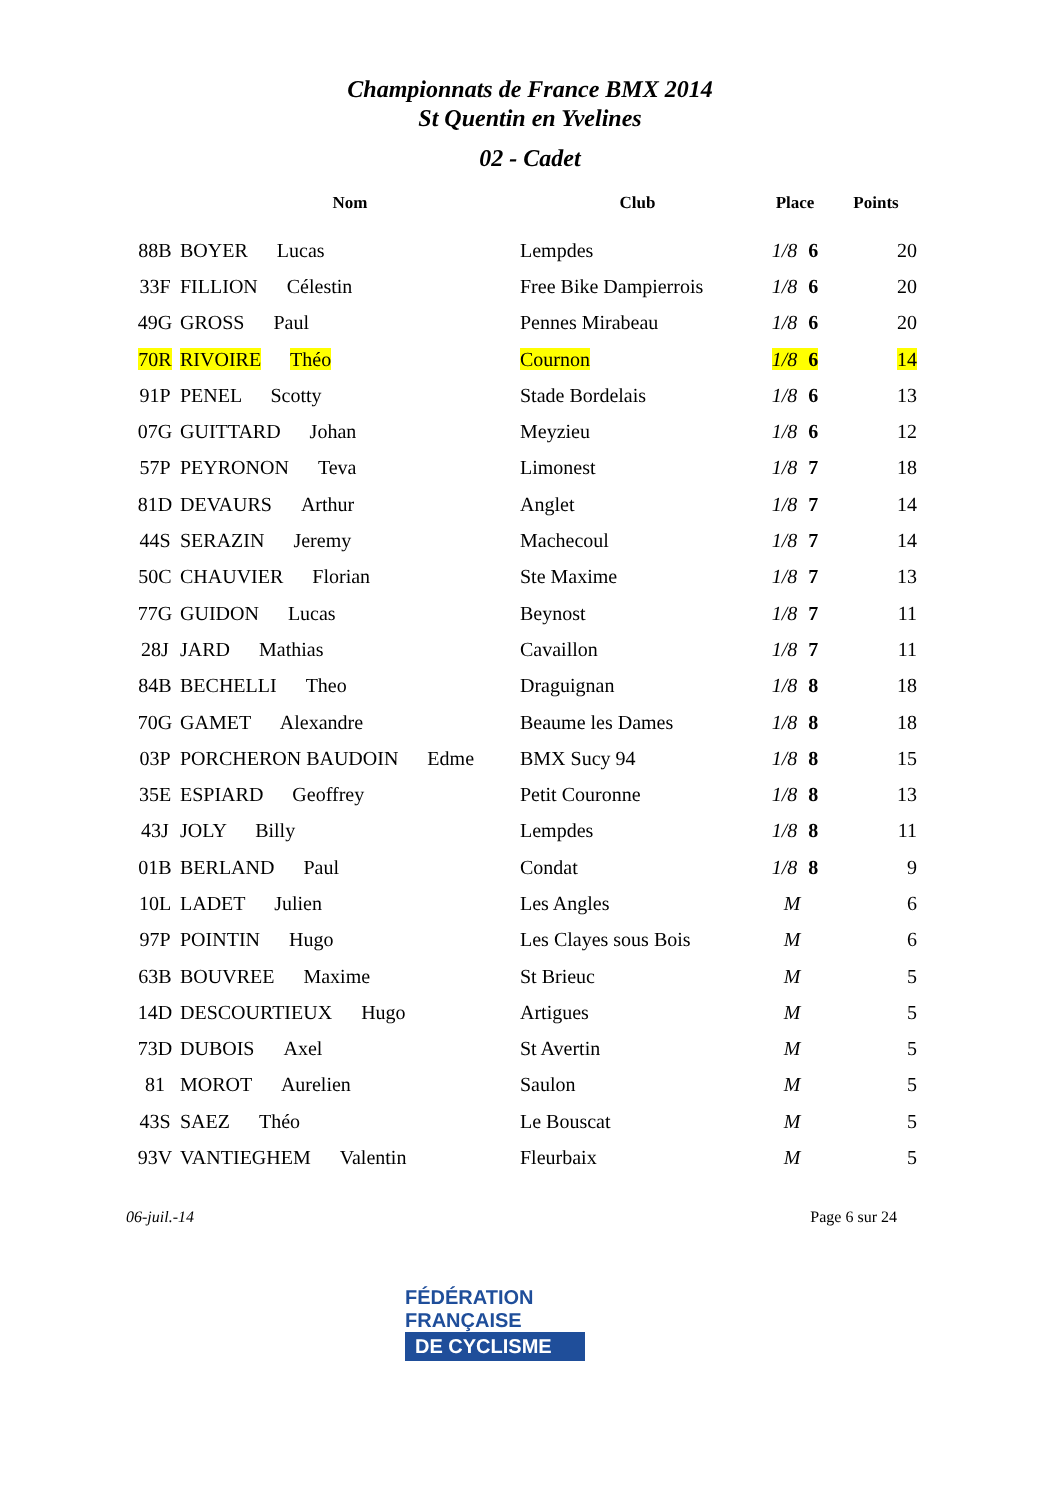Championnats de France BMX 2014
St Quentin en Yvelines
02 - Cadet
| | Nom | Club | Place | Points |
| --- | --- | --- | --- | --- |
| 88B | BOYER Lucas | Lempdes | 1/8 6 | 20 |
| 33F | FILLION Célestin | Free Bike Dampierrois | 1/8 6 | 20 |
| 49G | GROSS Paul | Pennes Mirabeau | 1/8 6 | 20 |
| 70R | RIVOIRE Théo | Cournon | 1/8 6 | 14 |
| 91P | PENEL Scotty | Stade Bordelais | 1/8 6 | 13 |
| 07G | GUITTARD Johan | Meyzieu | 1/8 6 | 12 |
| 57P | PEYRONON Teva | Limonest | 1/8 7 | 18 |
| 81D | DEVAURS Arthur | Anglet | 1/8 7 | 14 |
| 44S | SERAZIN Jeremy | Machecoul | 1/8 7 | 14 |
| 50C | CHAUVIER Florian | Ste Maxime | 1/8 7 | 13 |
| 77G | GUIDON Lucas | Beynost | 1/8 7 | 11 |
| 28J | JARD Mathias | Cavaillon | 1/8 7 | 11 |
| 84B | BECHELLI Theo | Draguignan | 1/8 8 | 18 |
| 70G | GAMET Alexandre | Beaume les Dames | 1/8 8 | 18 |
| 03P | PORCHERON BAUDOIN Edme | BMX Sucy 94 | 1/8 8 | 15 |
| 35E | ESPIARD Geoffrey | Petit Couronne | 1/8 8 | 13 |
| 43J | JOLY Billy | Lempdes | 1/8 8 | 11 |
| 01B | BERLAND Paul | Condat | 1/8 8 | 9 |
| 10L | LADET Julien | Les Angles | M | 6 |
| 97P | POINTIN Hugo | Les Clayes sous Bois | M | 6 |
| 63B | BOUVREE Maxime | St Brieuc | M | 5 |
| 14D | DESCOURTIEUX Hugo | Artigues | M | 5 |
| 73D | DUBOIS Axel | St Avertin | M | 5 |
| 81 | MOROT Aurelien | Saulon | M | 5 |
| 43S | SAEZ Théo | Le Bouscat | M | 5 |
| 93V | VANTIEGHEM Valentin | Fleurbaix | M | 5 |
06-juil.-14 Page 6 sur 24
FÉDÉRATION
FRANÇAISE
DE CYCLISME